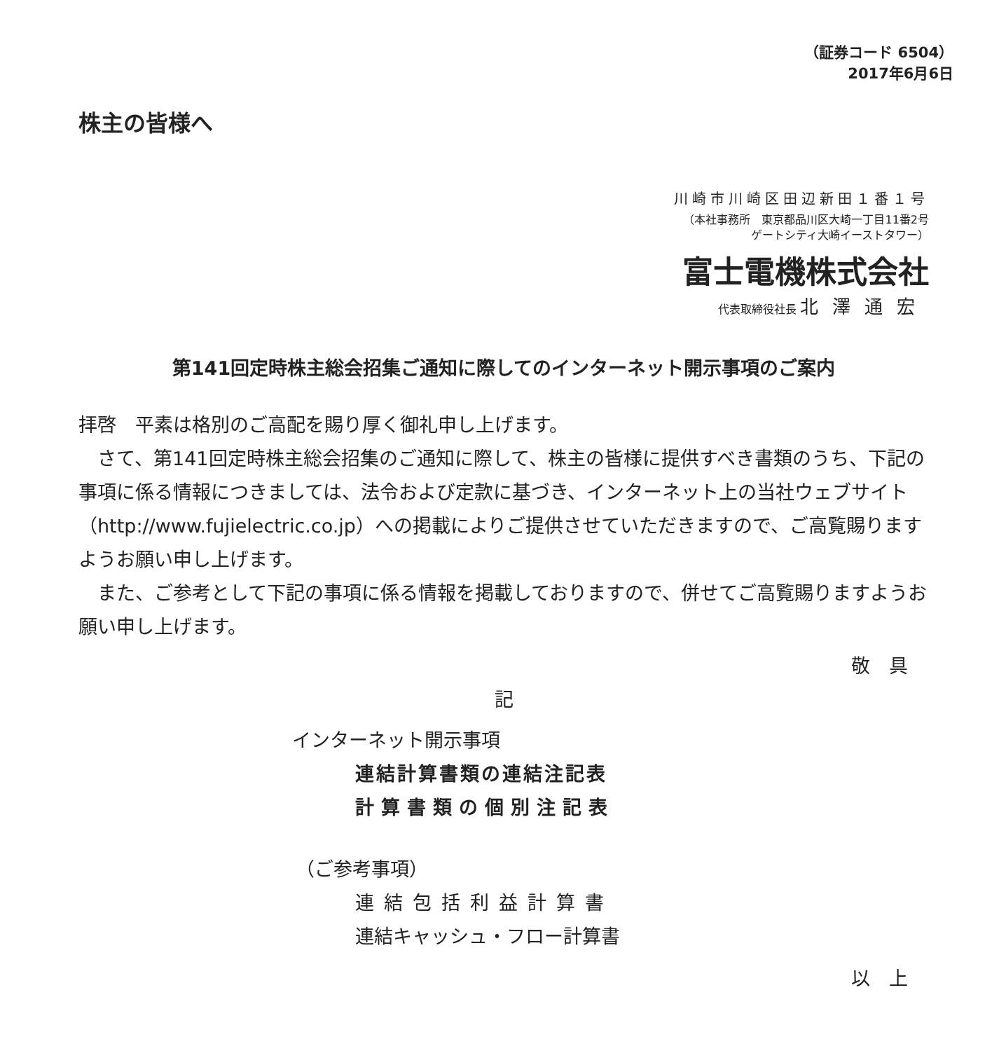（証券コード 6504）
2017年6月6日
株主の皆様へ
川崎市川崎区田辺新田１番１号
（本社事務所　東京都品川区大崎一丁目11番2号
ゲートシティ大崎イーストタワー）
富士電機株式会社
代表取締役社長 北澤通宏
第141回定時株主総会招集ご通知に際してのインターネット開示事項のご案内
拝啓　平素は格別のご高配を賜り厚く御礼申し上げます。
　さて、第141回定時株主総会招集のご通知に際して、株主の皆様に提供すべき書類のうち、下記の事項に係る情報につきましては、法令および定款に基づき、インターネット上の当社ウェブサイト（http://www.fujielectric.co.jp）への掲載によりご提供させていただきますので、ご高覧賜りますようお願い申し上げます。
　また、ご参考として下記の事項に係る情報を掲載しておりますので、併せてご高覧賜りますようお願い申し上げます。
敬　具
記
インターネット開示事項
連結計算書類の連結注記表
計算書類の個別注記表
（ご参考事項）
連結包括利益計算書
連結キャッシュ・フロー計算書
以　上